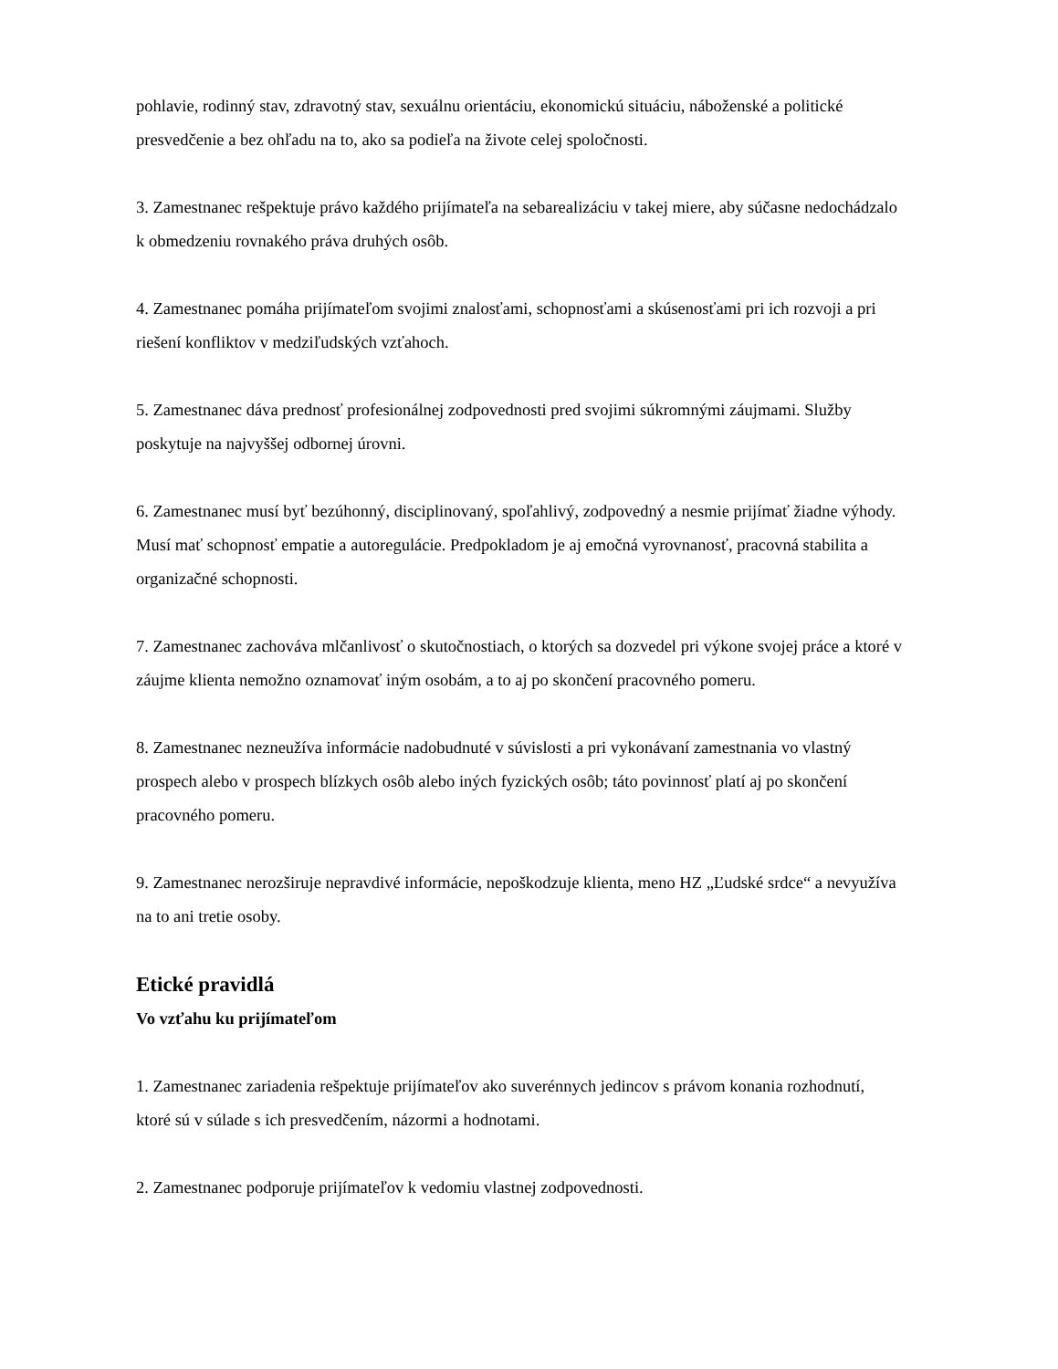pohlavie, rodinný stav, zdravotný stav, sexuálnu orientáciu, ekonomickú situáciu, náboženské a politické presvedčenie a bez ohľadu na to, ako sa podieľa na živote celej spoločnosti.
3. Zamestnanec rešpektuje právo každého prijímateľa na sebarealizáciu v takej miere, aby súčasne nedochádzalo k obmedzeniu rovnakého práva druhých osôb.
4. Zamestnanec pomáha prijímateľom svojimi znalosťami, schopnosťami a skúsenosťami pri ich rozvoji a pri riešení konfliktov v medziľudských vzťahoch.
5. Zamestnanec dáva prednosť profesionálnej zodpovednosti pred svojimi súkromnými záujmami. Služby poskytuje na najvyššej odbornej úrovni.
6. Zamestnanec musí byť bezúhonný, disciplinovaný, spoľahlivý, zodpovedný a nesmie prijímať žiadne výhody. Musí mať schopnosť empatie a autoregulácie. Predpokladom je aj emočná vyrovnanosť, pracovná stabilita a organizačné schopnosti.
7. Zamestnanec zachováva mlčanlivosť o skutočnostiach, o ktorých sa dozvedel pri výkone svojej práce a ktoré v záujme klienta nemožno oznamovať iným osobám, a to aj po skončení pracovného pomeru.
8. Zamestnanec nezneužíva informácie nadobudnuté v súvislosti a pri vykonávaní zamestnania vo vlastný prospech alebo v prospech blízkych osôb alebo iných fyzických osôb; táto povinnosť platí aj po skončení pracovného pomeru.
9. Zamestnanec nerozširuje nepravdivé informácie, nepoškodzuje klienta, meno HZ „Ľudské srdce“ a nevyužíva na to ani tretie osoby.
Etické pravidlá
Vo vzťahu ku prijímateľom
1. Zamestnanec zariadenia rešpektuje prijímateľov ako suverénnych jedincov s právom konania rozhodnutí, ktoré sú v súlade s ich presvedčením, názormi a hodnotami.
2. Zamestnanec podporuje prijímateľov k vedomiu vlastnej zodpovednosti.